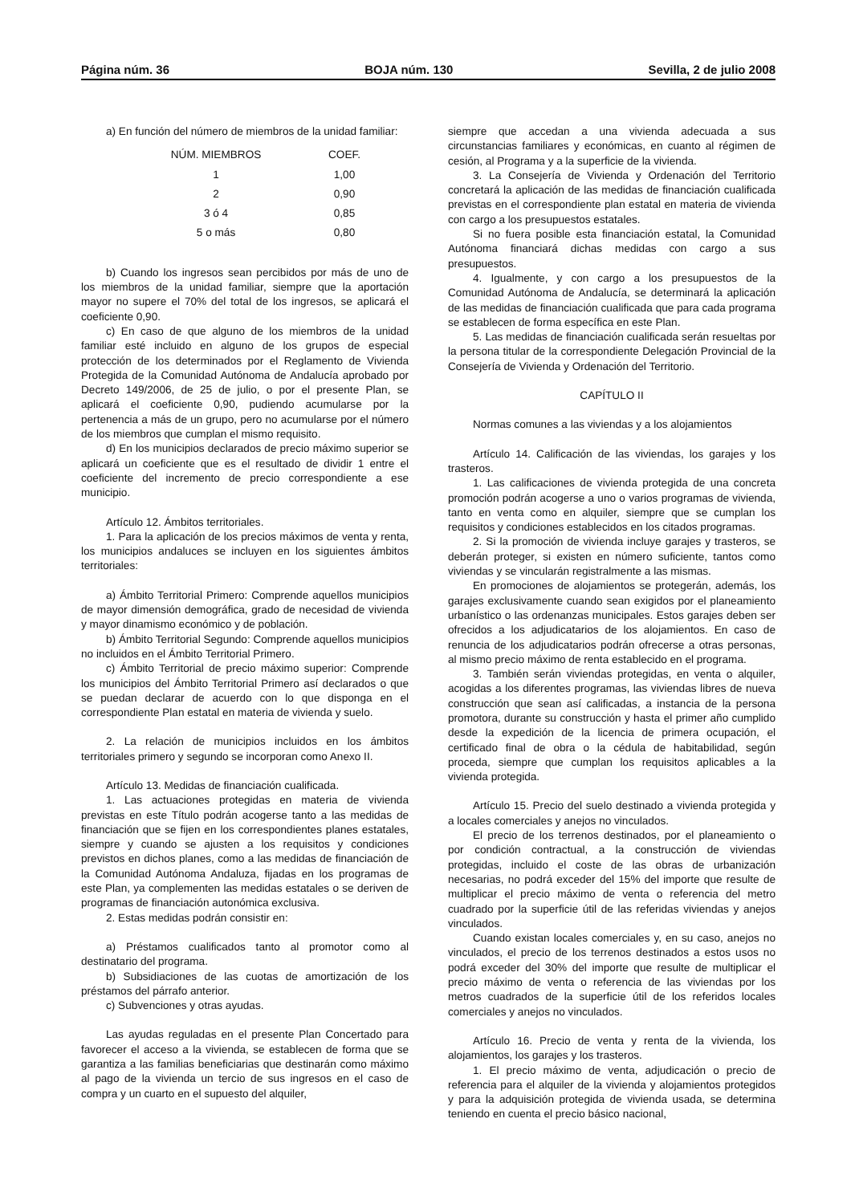Página núm. 36 BOJA núm. 130 Sevilla, 2 de julio 2008
a) En función del número de miembros de la unidad familiar:
| NÚM. MIEMBROS | COEF. |
| --- | --- |
| 1 | 1,00 |
| 2 | 0,90 |
| 3 ó 4 | 0,85 |
| 5 o más | 0,80 |
b) Cuando los ingresos sean percibidos por más de uno de los miembros de la unidad familiar, siempre que la aportación mayor no supere el 70% del total de los ingresos, se aplicará el coeficiente 0,90.
c) En caso de que alguno de los miembros de la unidad familiar esté incluido en alguno de los grupos de especial protección de los determinados por el Reglamento de Vivienda Protegida de la Comunidad Autónoma de Andalucía aprobado por Decreto 149/2006, de 25 de julio, o por el presente Plan, se aplicará el coeficiente 0,90, pudiendo acumularse por la pertenencia a más de un grupo, pero no acumularse por el número de los miembros que cumplan el mismo requisito.
d) En los municipios declarados de precio máximo superior se aplicará un coeficiente que es el resultado de dividir 1 entre el coeficiente del incremento de precio correspondiente a ese municipio.
Artículo 12. Ámbitos territoriales.
1. Para la aplicación de los precios máximos de venta y renta, los municipios andaluces se incluyen en los siguientes ámbitos territoriales:
a) Ámbito Territorial Primero: Comprende aquellos municipios de mayor dimensión demográfica, grado de necesidad de vivienda y mayor dinamismo económico y de población.
b) Ámbito Territorial Segundo: Comprende aquellos municipios no incluidos en el Ámbito Territorial Primero.
c) Ámbito Territorial de precio máximo superior: Comprende los municipios del Ámbito Territorial Primero así declarados o que se puedan declarar de acuerdo con lo que disponga en el correspondiente Plan estatal en materia de vivienda y suelo.
2. La relación de municipios incluidos en los ámbitos territoriales primero y segundo se incorporan como Anexo II.
Artículo 13. Medidas de financiación cualificada.
1. Las actuaciones protegidas en materia de vivienda previstas en este Título podrán acogerse tanto a las medidas de financiación que se fijen en los correspondientes planes estatales, siempre y cuando se ajusten a los requisitos y condiciones previstos en dichos planes, como a las medidas de financiación de la Comunidad Autónoma Andaluza, fijadas en los programas de este Plan, ya complementen las medidas estatales o se deriven de programas de financiación autonómica exclusiva.
2. Estas medidas podrán consistir en:
a) Préstamos cualificados tanto al promotor como al destinatario del programa.
b) Subsidiaciones de las cuotas de amortización de los préstamos del párrafo anterior.
c) Subvenciones y otras ayudas.
Las ayudas reguladas en el presente Plan Concertado para favorecer el acceso a la vivienda, se establecen de forma que se garantiza a las familias beneficiarias que destinarán como máximo al pago de la vivienda un tercio de sus ingresos en el caso de compra y un cuarto en el supuesto del alquiler,
siempre que accedan a una vivienda adecuada a sus circunstancias familiares y económicas, en cuanto al régimen de cesión, al Programa y a la superficie de la vivienda.
3. La Consejería de Vivienda y Ordenación del Territorio concretará la aplicación de las medidas de financiación cualificada previstas en el correspondiente plan estatal en materia de vivienda con cargo a los presupuestos estatales.
Si no fuera posible esta financiación estatal, la Comunidad Autónoma financiará dichas medidas con cargo a sus presupuestos.
4. Igualmente, y con cargo a los presupuestos de la Comunidad Autónoma de Andalucía, se determinará la aplicación de las medidas de financiación cualificada que para cada programa se establecen de forma específica en este Plan.
5. Las medidas de financiación cualificada serán resueltas por la persona titular de la correspondiente Delegación Provincial de la Consejería de Vivienda y Ordenación del Territorio.
CAPÍTULO II
Normas comunes a las viviendas y a los alojamientos
Artículo 14. Calificación de las viviendas, los garajes y los trasteros.
1. Las calificaciones de vivienda protegida de una concreta promoción podrán acogerse a uno o varios programas de vivienda, tanto en venta como en alquiler, siempre que se cumplan los requisitos y condiciones establecidos en los citados programas.
2. Si la promoción de vivienda incluye garajes y trasteros, se deberán proteger, si existen en número suficiente, tantos como viviendas y se vincularán registralmente a las mismas.
En promociones de alojamientos se protegerán, además, los garajes exclusivamente cuando sean exigidos por el planeamiento urbanístico o las ordenanzas municipales. Estos garajes deben ser ofrecidos a los adjudicatarios de los alojamientos. En caso de renuncia de los adjudicatarios podrán ofrecerse a otras personas, al mismo precio máximo de renta establecido en el programa.
3. También serán viviendas protegidas, en venta o alquiler, acogidas a los diferentes programas, las viviendas libres de nueva construcción que sean así calificadas, a instancia de la persona promotora, durante su construcción y hasta el primer año cumplido desde la expedición de la licencia de primera ocupación, el certificado final de obra o la cédula de habitabilidad, según proceda, siempre que cumplan los requisitos aplicables a la vivienda protegida.
Artículo 15. Precio del suelo destinado a vivienda protegida y a locales comerciales y anejos no vinculados.
El precio de los terrenos destinados, por el planeamiento o por condición contractual, a la construcción de viviendas protegidas, incluido el coste de las obras de urbanización necesarias, no podrá exceder del 15% del importe que resulte de multiplicar el precio máximo de venta o referencia del metro cuadrado por la superficie útil de las referidas viviendas y anejos vinculados.
Cuando existan locales comerciales y, en su caso, anejos no vinculados, el precio de los terrenos destinados a estos usos no podrá exceder del 30% del importe que resulte de multiplicar el precio máximo de venta o referencia de las viviendas por los metros cuadrados de la superficie útil de los referidos locales comerciales y anejos no vinculados.
Artículo 16. Precio de venta y renta de la vivienda, los alojamientos, los garajes y los trasteros.
1. El precio máximo de venta, adjudicación o precio de referencia para el alquiler de la vivienda y alojamientos protegidos y para la adquisición protegida de vivienda usada, se determina teniendo en cuenta el precio básico nacional,